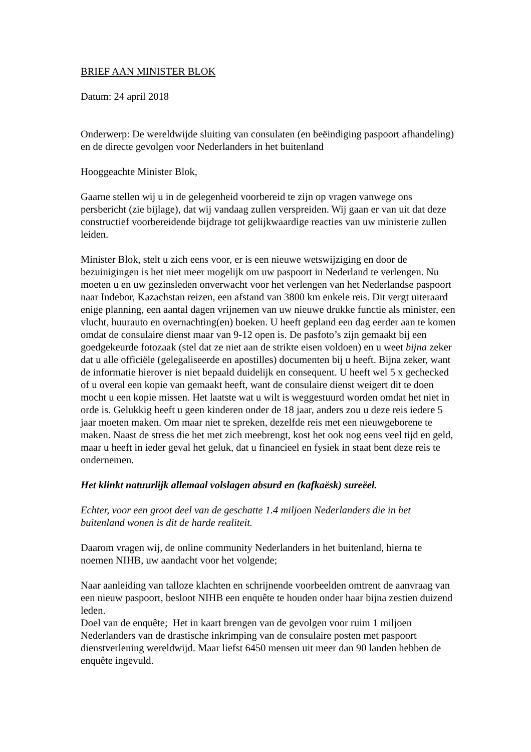BRIEF AAN MINISTER BLOK
Datum: 24 april 2018
Onderwerp: De wereldwijde sluiting van consulaten (en beëindiging paspoort afhandeling) en de directe gevolgen voor Nederlanders in het buitenland
Hooggeachte Minister Blok,
Gaarne stellen wij u in de gelegenheid voorbereid te zijn op vragen vanwege ons persbericht (zie bijlage), dat wij vandaag zullen verspreiden. Wij gaan er van uit dat deze constructief voorbereidende bijdrage tot gelijkwaardige reacties van uw ministerie zullen leiden.
Minister Blok, stelt u zich eens voor, er is een nieuwe wetswijziging en door de bezuinigingen is het niet meer mogelijk om uw paspoort in Nederland te verlengen. Nu moeten u en uw gezinsleden onverwacht voor het verlengen van het Nederlandse paspoort naar Indebor, Kazachstan reizen, een afstand van 3800 km enkele reis. Dit vergt uiteraard enige planning, een aantal dagen vrijnemen van uw nieuwe drukke functie als minister, een vlucht, huurauto en overnachting(en) boeken. U heeft gepland een dag eerder aan te komen omdat de consulaire dienst maar van 9-12 open is. De pasfoto’s zijn gemaakt bij een goedgekeurde fotozaak (stel dat ze niet aan de strikte eisen voldoen) en u weet bijna zeker dat u alle officiële (gelegaliseerde en apostilles) documenten bij u heeft. Bijna zeker, want de informatie hierover is niet bepaald duidelijk en consequent. U heeft wel 5 x gechecked of u overal een kopie van gemaakt heeft, want de consulaire dienst weigert dit te doen mocht u een kopie missen. Het laatste wat u wilt is weggestuurd worden omdat het niet in orde is. Gelukkig heeft u geen kinderen onder de 18 jaar, anders zou u deze reis iedere 5 jaar moeten maken. Om maar niet te spreken, dezelfde reis met een nieuwgeborene te maken. Naast de stress die het met zich meebrengt, kost het ook nog eens veel tijd en geld, maar u heeft in ieder geval het geluk, dat u financieel en fysiek in staat bent deze reis te ondernemen.
Het klinkt natuurlijk allemaal volslagen absurd en (kafkaësk) sureëel.
Echter, voor een groot deel van de geschatte 1.4 miljoen Nederlanders die in het buitenland wonen is dit de harde realiteit.
Daarom vragen wij, de online community Nederlanders in het buitenland, hierna te noemen NIHB, uw aandacht voor het volgende;
Naar aanleiding van talloze klachten en schrijnende voorbeelden omtrent de aanvraag van een nieuw paspoort, besloot NIHB een enquête te houden onder haar bijna zestien duizend leden.
Doel van de enquête; Het in kaart brengen van de gevolgen voor ruim 1 miljoen Nederlanders van de drastische inkrimping van de consulaire posten met paspoort dienstverlening wereldwijd. Maar liefst 6450 mensen uit meer dan 90 landen hebben de enquête ingevuld.